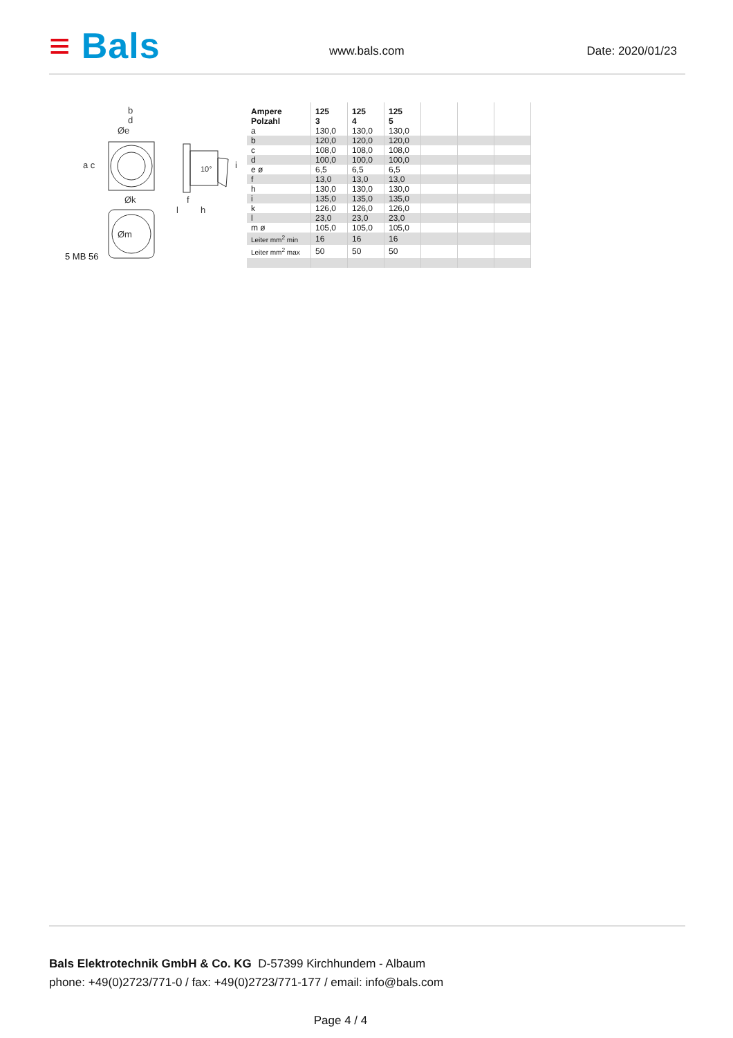≡ Bals www.bals.com Date: 2020/01/23
b
d
Øe
Øk
Øm
a c
f
h
l
i
10°
5 MB 56
| Ampere Polzahl | 125 3 | 125 4 | 125 5 | | | |
| a | 130,0 | 130,0 | 130,0 | | | |
| b | 120,0 | 120,0 | 120,0 | | | |
| c | 108,0 | 108,0 | 108,0 | | | |
| d | 100,0 | 100,0 | 100,0 | | | |
| e ø | 6,5 | 6,5 | 6,5 | | | |
| f | 13,0 | 13,0 | 13,0 | | | |
| h | 130,0 | 130,0 | 130,0 | | | |
| i | 135,0 | 135,0 | 135,0 | | | |
| k | 126,0 | 126,0 | 126,0 | | | |
| l | 23,0 | 23,0 | 23,0 | | | |
| m ø | 105,0 | 105,0 | 105,0 | | | |
| Leiter mm<sup>2</sup> min | 16 | 16 | 16 | | | |
| Leiter mm<sup>2</sup> max | 50 | 50 | 50 | | | |
Bals Elektrotechnik GmbH & Co. KG D-57399 Kirchhundem - Albaum
phone: +49(0)2723/771-0 / fax: +49(0)2723/771-177 / email: info@bals.com
Page 4 / 4